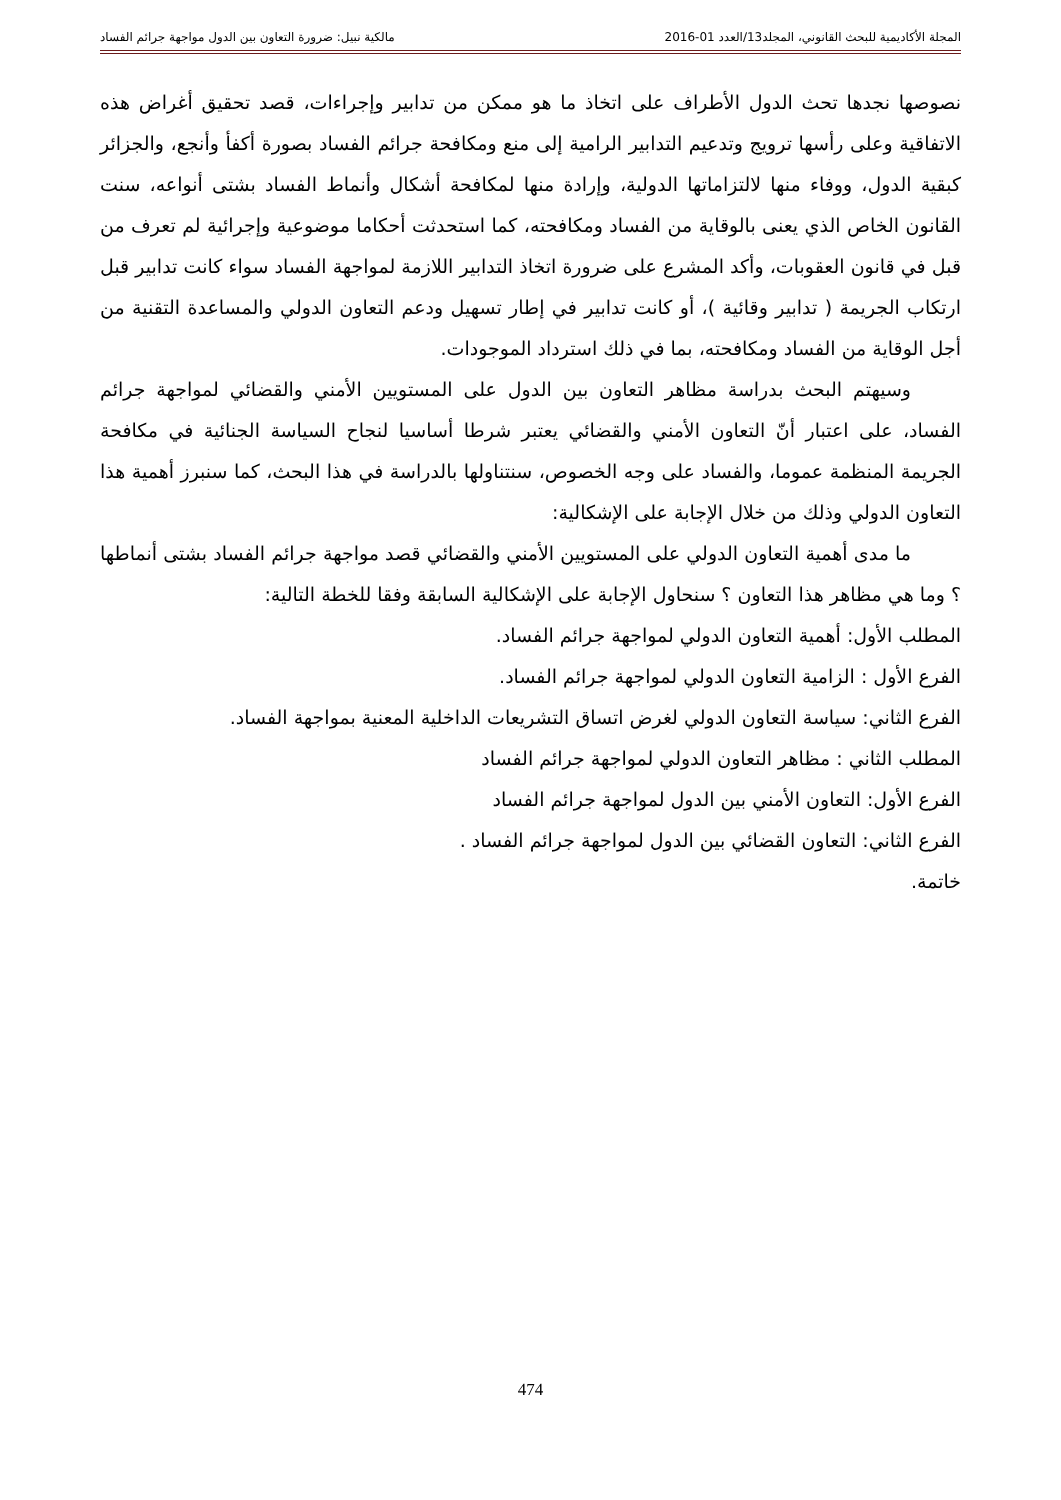المجلة الأكاديمية للبحث القانوني، المجلد13/العدد 01-2016 مالكية نبيل: ضرورة التعاون بين الدول مواجهة جرائم الفساد
نصوصها نجدها تحث الدول الأطراف على اتخاذ ما هو ممكن من تدابير وإجراءات، قصد تحقيق أغراض هذه الاتفاقية وعلى رأسها ترويج وتدعيم التدابير الرامية إلى منع ومكافحة جرائم الفساد بصورة أكفأ وأنجع، والجزائر كبقية الدول، ووفاء منها لالتزاماتها الدولية، وإرادة منها لمكافحة أشكال وأنماط الفساد بشتى أنواعه، سنت القانون الخاص الذي يعنى بالوقاية من الفساد ومكافحته، كما استحدثت أحكاما موضوعية وإجرائية لم تعرف من قبل في قانون العقوبات، وأكد المشرع على ضرورة اتخاذ التدابير اللازمة لمواجهة الفساد سواء كانت تدابير قبل ارتكاب الجريمة ( تدابير وقائية )، أو كانت تدابير في إطار تسهيل ودعم التعاون الدولي والمساعدة التقنية من أجل الوقاية من الفساد ومكافحته، بما في ذلك استرداد الموجودات.
وسيهتم البحث بدراسة مظاهر التعاون بين الدول على المستويين الأمني والقضائي لمواجهة جرائم الفساد، على اعتبار أنّ التعاون الأمني والقضائي يعتبر شرطا أساسيا لنجاح السياسة الجنائية في مكافحة الجريمة المنظمة عموما، والفساد على وجه الخصوص، سنتناولها بالدراسة في هذا البحث، كما سنبرز أهمية هذا التعاون الدولي وذلك من خلال الإجابة على الإشكالية:
ما مدى أهمية التعاون الدولي على المستويين الأمني والقضائي قصد مواجهة جرائم الفساد بشتى أنماطها ؟ وما هي مظاهر هذا التعاون ؟ سنحاول الإجابة على الإشكالية السابقة وفقا للخطة التالية:
المطلب الأول: أهمية التعاون الدولي لمواجهة جرائم الفساد.
الفرع الأول : الزامية التعاون الدولي لمواجهة جرائم الفساد.
الفرع الثاني: سياسة التعاون الدولي لغرض اتساق التشريعات الداخلية المعنية بمواجهة الفساد.
المطلب الثاني : مظاهر التعاون الدولي لمواجهة جرائم الفساد
الفرع الأول: التعاون الأمني بين الدول لمواجهة جرائم الفساد
الفرع الثاني: التعاون القضائي بين الدول لمواجهة جرائم الفساد .
خاتمة.
474